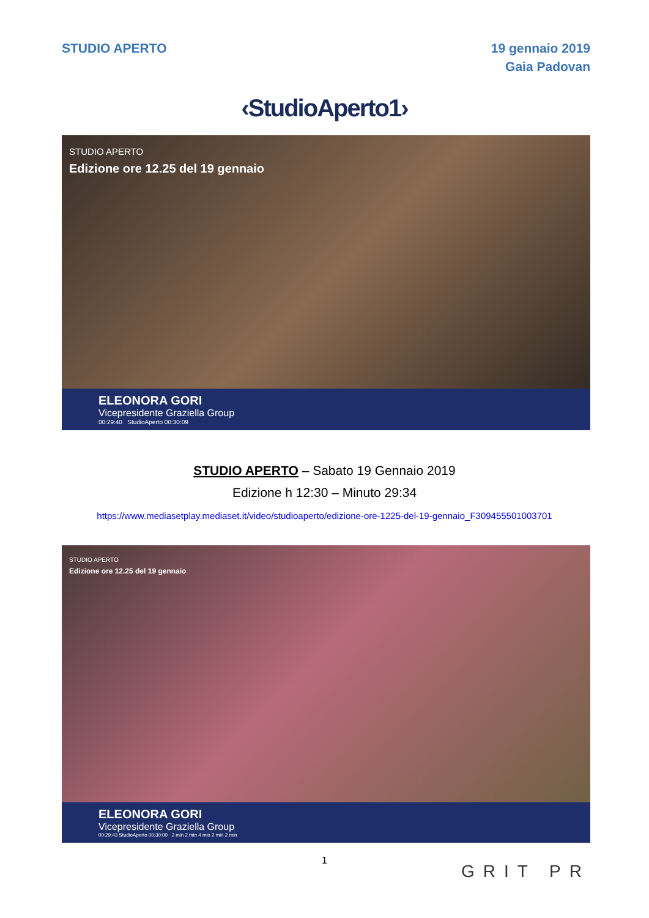STUDIO APERTO 19 gennaio 2019
Gaia Padovan
‹StudioAperto1›
STUDIO APERTO
Edizione ore 12.25 del 19 gennaio
ELEONORA GORI
Vicepresidente Graziella Group
00:29:40 StudioAperto 00:30:09
STUDIO APERTO – Sabato 19 Gennaio 2019
Edizione h 12:30 – Minuto 29:34
https://www.mediasetplay.mediaset.it/video/studioaperto/edizione-ore-1225-del-19-gennaio_F309455501003701
STUDIO APERTO
Edizione ore 12.25 del 19 gennaio
ELEONORA GORI
Vicepresidente Graziella Group
00:29:43 StudioAperto 00:30:00 2 min 2 min 4 min 2 min 2 min
1
GRIT PR